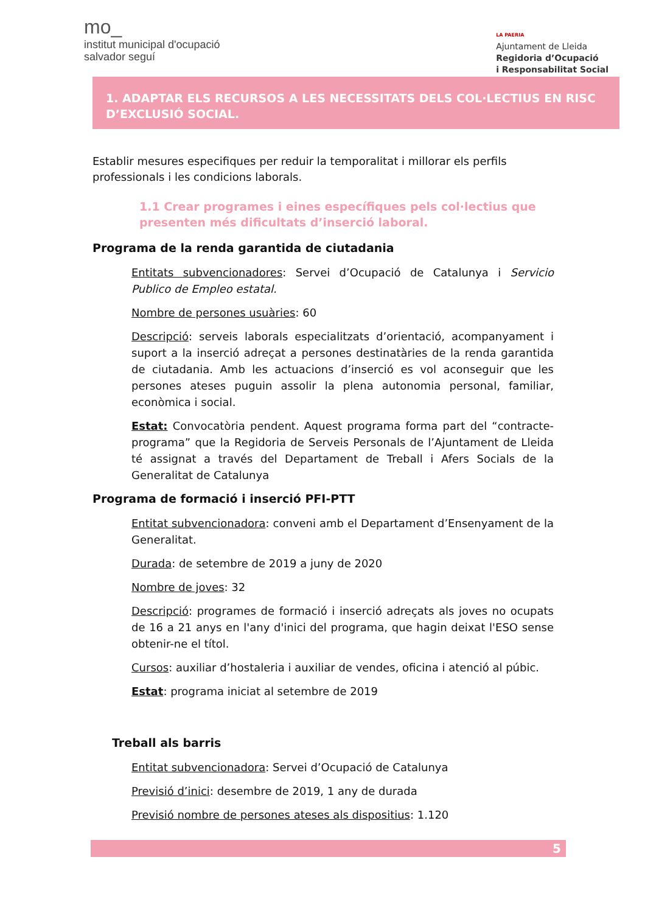mo_
institut municipal d'ocupació
salvador seguí
LA PAERIA
Ajuntament de Lleida
Regidoria d’Ocupació
i Responsabilitat Social
1. ADAPTAR ELS RECURSOS A LES NECESSITATS DELS COL·LECTIUS EN RISC D’EXCLUSIÓ SOCIAL.
Establir mesures especifiques per reduir la temporalitat i millorar els perfils professionals i les condicions laborals.
1.1 Crear programes i eines específiques pels col·lectius que presenten més dificultats d’inserció laboral.
Programa de la renda garantida de ciutadania
Entitats subvencionadores: Servei d’Ocupació de Catalunya i Servicio Publico de Empleo estatal.
Nombre de persones usuàries: 60
Descripció: serveis laborals especialitzats d’orientació, acompanyament i suport a la inserció adreçat a persones destinatàries de la renda garantida de ciutadania. Amb les actuacions d’inserció es vol aconseguir que les persones ateses puguin assolir la plena autonomia personal, familiar, econòmica i social.
Estat: Convocatòria pendent. Aquest programa forma part del “contracte-programa” que la Regidoria de Serveis Personals de l’Ajuntament de Lleida té assignat a través del Departament de Treball i Afers Socials de la Generalitat de Catalunya
Programa de formació i inserció PFI-PTT
Entitat subvencionadora: conveni amb el Departament d’Ensenyament de la Generalitat.
Durada: de setembre de 2019 a juny de 2020
Nombre de joves: 32
Descripció: programes de formació i inserció adreçats als joves no ocupats de 16 a 21 anys en l'any d'inici del programa, que hagin deixat l'ESO sense obtenir-ne el títol.
Cursos: auxiliar d’hostaleria i auxiliar de vendes, oficina i atenció al púbic.
Estat: programa iniciat al setembre de 2019
Treball als barris
Entitat subvencionadora: Servei d’Ocupació de Catalunya
Previsió d’inici: desembre de 2019, 1 any de durada
Previsió nombre de persones ateses als dispositius: 1.120
5